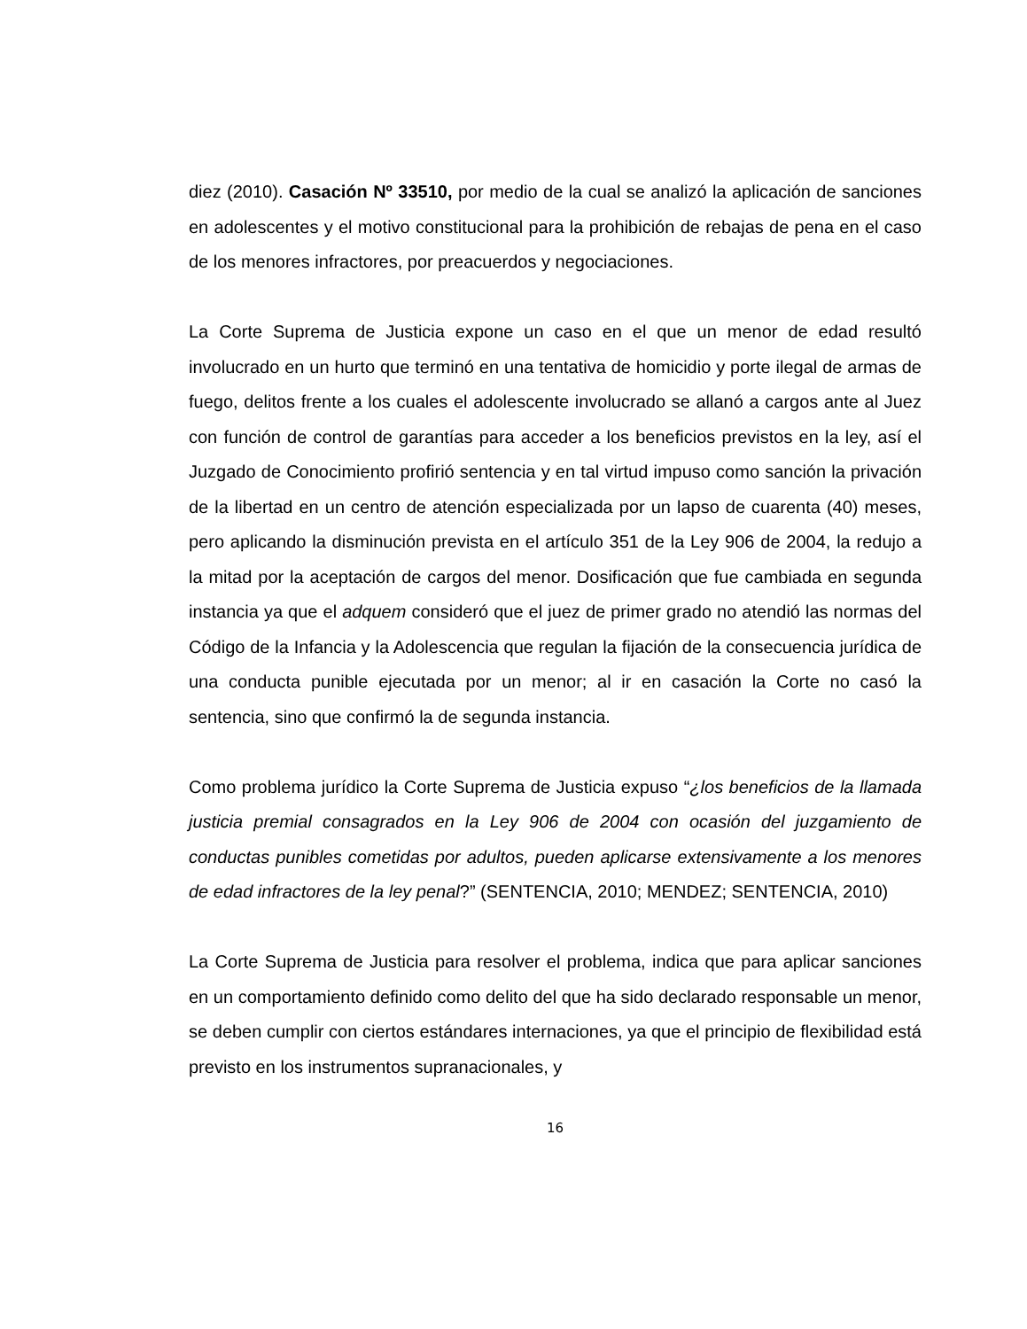diez (2010). Casación Nº 33510, por medio de la cual se analizó la aplicación de sanciones en adolescentes y el motivo constitucional para la prohibición de rebajas de pena en el caso de los menores infractores, por preacuerdos y negociaciones.
La Corte Suprema de Justicia expone un caso en el que un menor de edad resultó involucrado en un hurto que terminó en una tentativa de homicidio y porte ilegal de armas de fuego, delitos frente a los cuales el adolescente involucrado se allanó a cargos ante al Juez con función de control de garantías para acceder a los beneficios previstos en la ley, así el Juzgado de Conocimiento profirió sentencia y en tal virtud impuso como sanción la privación de la libertad en un centro de atención especializada por un lapso de cuarenta (40) meses, pero aplicando la disminución prevista en el artículo 351 de la Ley 906 de 2004, la redujo a la mitad por la aceptación de cargos del menor. Dosificación que fue cambiada en segunda instancia ya que el adquem consideró que el juez de primer grado no atendió las normas del Código de la Infancia y la Adolescencia que regulan la fijación de la consecuencia jurídica de una conducta punible ejecutada por un menor; al ir en casación la Corte no casó la sentencia, sino que confirmó la de segunda instancia.
Como problema jurídico la Corte Suprema de Justicia expuso “¿los beneficios de la llamada justicia premial consagrados en la Ley 906 de 2004 con ocasión del juzgamiento de conductas punibles cometidas por adultos, pueden aplicarse extensivamente a los menores de edad infractores de la ley penal?” (SENTENCIA, 2010; MENDEZ; SENTENCIA, 2010)
La Corte Suprema de Justicia para resolver el problema, indica que para aplicar sanciones en un comportamiento definido como delito del que ha sido declarado responsable un menor, se deben cumplir con ciertos estándares internaciones, ya que el principio de flexibilidad está previsto en los instrumentos supranacionales, y
16